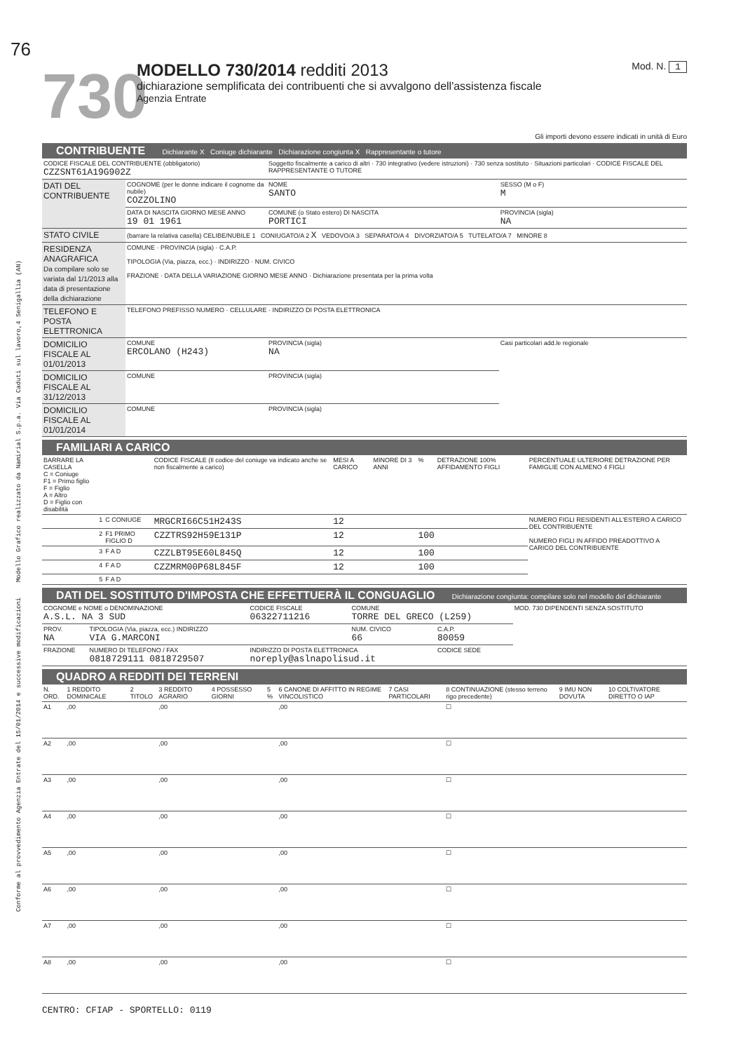Conforme al provvedimento Agenzia Entrate del 15/01/2014 e successive modificazioni Modello Grafico realizzato da Namirial S.p.a. Via Caduti sul lavoro,4 Senigallia (AN)
76
730
MODELLO 730/2014 redditi 2013
dichiarazione semplificata dei contribuenti che si avvalgono dell'assistenza fiscale
Agenzia Entrate
Mod. N. 1
Gli importi devono essere indicati in unità di Euro
CONTRIBUENTE Dichiarante X Coniuge dichiarante Dichiarazione congiunta X Rappresentante o tutore
| CODICE FISCALE DEL CONTRIBUENTE (obbligatorio) CZZSNT61A19G902Z | | | Soggetto fiscalmente a carico di altri · 730 integrativo (vedere istruzioni) · 730 senza sostituto · Situazioni particolari · CODICE FISCALE DEL RAPPRESENTANTE O TUTORE | | |
| DATI DEL CONTRIBUENTE | COGNOME (per le donne indicare il cognome da nubile) COZZOLINO | | NOME SANTO | | SESSO (M o F) M |
| | DATA DI NASCITA GIORNO MESE ANNO 19 01 1961 | COMUNE (o Stato estero) DI NASCITA PORTICI | | | PROVINCIA (sigla) NA |
| STATO CIVILE | (barrare la relativa casella) CELIBE/NUBILE 1 CONIUGATO/A 2 X VEDOVO/A 3 SEPARATO/A 4 DIVORZIATO/A 5 TUTELATO/A 7 MINORE 8 | | | | |
| RESIDENZA ANAGRAFICA Da compilare solo se variata dal 1/1/2013 alla data di presentazione della dichiarazione | COMUNE · PROVINCIA (sigla) · C.A.P. TIPOLOGIA (Via, piazza, ecc.) · INDIRIZZO · NUM. CIVICO FRAZIONE · DATA DELLA VARIAZIONE GIORNO MESE ANNO · Dichiarazione presentata per la prima volta | | | | |
| TELEFONO E POSTA ELETTRONICA | TELEFONO PREFISSO NUMERO · CELLULARE · INDIRIZZO DI POSTA ELETTRONICA | | | | |
| DOMICILIO FISCALE AL 01/01/2013 | COMUNE ERCOLANO (H243) | | | PROVINCIA (sigla) NA | Casi particolari add.le regionale |
| DOMICILIO FISCALE AL 31/12/2013 | COMUNE | | | PROVINCIA (sigla) | |
| DOMICILIO FISCALE AL 01/01/2014 | COMUNE | | | PROVINCIA (sigla) | |
FAMILIARI A CARICO
| BARRARE LA CASELLA C = Coniuge F1 = Primo figlio F = Figlio A = Altro D = Figlio con disabilità | | | CODICE FISCALE (Il codice del coniuge va indicato anche se non fiscalmente a carico) | MESI A CARICO | MINORE DI 3 ANNI | % | DETRAZIONE 100% AFFIDAMENTO FIGLI | PERCENTUALE ULTERIORE DETRAZIONE PER FAMIGLIE CON ALMENO 4 FIGLI |
| --- | --- | --- | --- | --- | --- | --- | --- | --- |
| | 1 | C CONIUGE | MRGCRI66C51H243S | 12 | | | | NUMERO FIGLI RESIDENTI ALL'ESTERO A CARICO DEL CONTRIBUENTE NUMERO FIGLI IN AFFIDO PREADOTTIVO A CARICO DEL CONTRIBUENTE |
| | 2 | F1 PRIMO FIGLIO D | CZZTRS92H59E131P | 12 | | 100 | | |
| | 3 | F A D | CZZLBT95E60L845Q | 12 | | 100 | | |
| | 4 | F A D | CZZMRM00P68L845F | 12 | | 100 | | |
| | 5 | F A D | | | | | | |
DATI DEL SOSTITUTO D'IMPOSTA CHE EFFETTUERÀ IL CONGUAGLIO Dichiarazione congiunta: compilare solo nel modello del dichiarante
| COGNOME e NOME o DENOMINAZIONE A.S.L. NA 3 SUD | | CODICE FISCALE 06322711216 | COMUNE TORRE DEL GRECO (L259) | | MOD. 730 DIPENDENTI SENZA SOSTITUTO |
| PROV. NA | TIPOLOGIA (Via, piazza, ecc.) INDIRIZZO VIA G.MARCONI | | NUM. CIVICO 66 | C.A.P. 80059 | |
| FRAZIONE | NUMERO DI TELEFONO / FAX 0818729111 0818729507 | INDIRIZZO DI POSTA ELETTRONICA noreply@aslnapolisud.it | | CODICE SEDE | |
QUADRO A REDDITI DEI TERRENI
| N. ORD. | 1 REDDITO DOMINICALE | 2 TITOLO | 3 REDDITO AGRARIO | 4 POSSESSO GIORNI | 5 % | 6 CANONE DI AFFITTO IN REGIME VINCOLISTICO | 7 CASI PARTICOLARI | 8 CONTINUAZIONE (stesso terreno rigo precedente) | 9 IMU NON DOVUTA | 10 COLTIVATORE DIRETTO O IAP |
| --- | --- | --- | --- | --- | --- | --- | --- | --- | --- | --- |
| A1 | ,00 | | ,00 | | | ,00 | | ☐ | | |
| A2 | ,00 | | ,00 | | | ,00 | | ☐ | | |
| A3 | ,00 | | ,00 | | | ,00 | | ☐ | | |
| A4 | ,00 | | ,00 | | | ,00 | | ☐ | | |
| A5 | ,00 | | ,00 | | | ,00 | | ☐ | | |
| A6 | ,00 | | ,00 | | | ,00 | | ☐ | | |
| A7 | ,00 | | ,00 | | | ,00 | | ☐ | | |
| A8 | ,00 | | ,00 | | | ,00 | | ☐ | | |
CENTRO: CFIAP - SPORTELLO: 0119